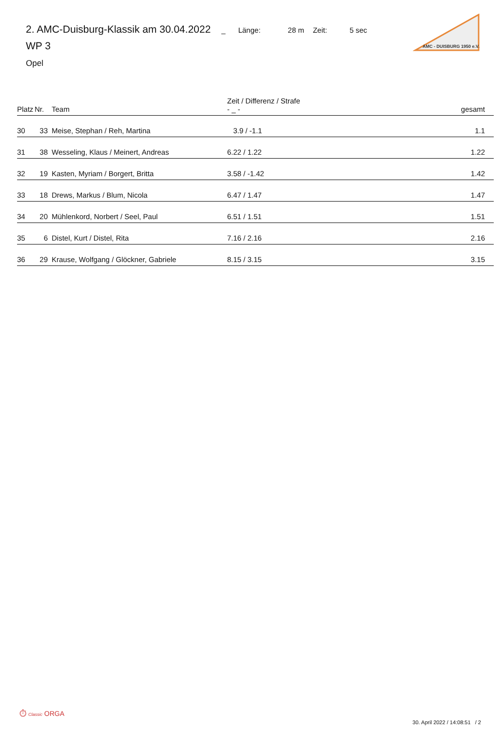2. AMC-Duisburg-Klassik am 30.04.2022 _ Länge: 28 m Zeit: 5 sec
WP 3
Opel
AMC - DUISBURG 1950 e.V.
| Platz | Nr. | Team | Zeit / Differenz / Strafe - _ - | gesamt |
| --- | --- | --- | --- | --- |
| 30 | 33 | Meise, Stephan / Reh, Martina | 3.9 / -1.1 | 1.1 |
| 31 | 38 | Wesseling, Klaus / Meinert, Andreas | 6.22 / 1.22 | 1.22 |
| 32 | 19 | Kasten, Myriam / Borgert, Britta | 3.58 / -1.42 | 1.42 |
| 33 | 18 | Drews, Markus / Blum, Nicola | 6.47 / 1.47 | 1.47 |
| 34 | 20 | Mühlenkord, Norbert / Seel, Paul | 6.51 / 1.51 | 1.51 |
| 35 | 6 | Distel, Kurt / Distel, Rita | 7.16 / 2.16 | 2.16 |
| 36 | 29 | Krause, Wolfgang / Glöckner, Gabriele | 8.15 / 3.15 | 3.15 |
⏱ Classic ORGA
30. April 2022 / 14:08:51 / 2